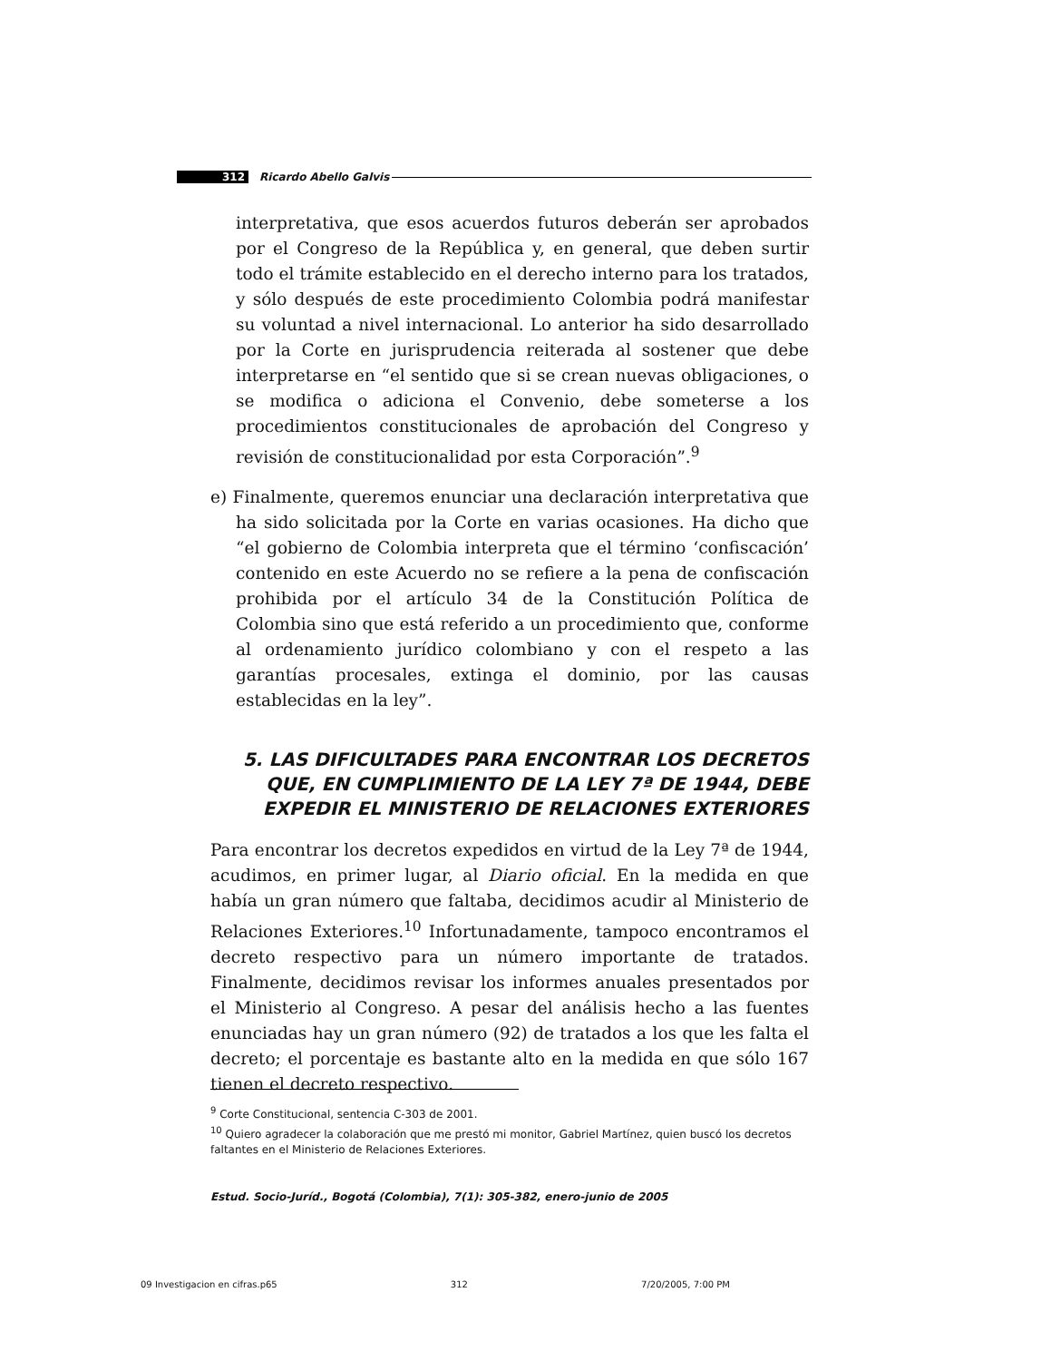312 Ricardo Abello Galvis
interpretativa, que esos acuerdos futuros deberán ser aprobados por el Congreso de la República y, en general, que deben surtir todo el trámite establecido en el derecho interno para los tratados, y sólo después de este procedimiento Colombia podrá manifestar su voluntad a nivel internacional. Lo anterior ha sido desarrollado por la Corte en jurisprudencia reiterada al sostener que debe interpretarse en “el sentido que si se crean nuevas obligaciones, o se modifica o adiciona el Convenio, debe someterse a los procedimientos constitucionales de aprobación del Congreso y revisión de constitucionalidad por esta Corporación”.<sup>9</sup>
e) Finalmente, queremos enunciar una declaración interpretativa que ha sido solicitada por la Corte en varias ocasiones. Ha dicho que “el gobierno de Colombia interpreta que el término ‘confiscación’ contenido en este Acuerdo no se refiere a la pena de confiscación prohibida por el artículo 34 de la Constitución Política de Colombia sino que está referido a un procedimiento que, conforme al ordenamiento jurídico colombiano y con el respeto a las garantías procesales, extinga el dominio, por las causas establecidas en la ley”.
5. LAS DIFICULTADES PARA ENCONTRAR LOS DECRETOS QUE, EN CUMPLIMIENTO DE LA LEY 7ª DE 1944, DEBE EXPEDIR EL MINISTERIO DE RELACIONES EXTERIORES
Para encontrar los decretos expedidos en virtud de la Ley 7ª de 1944, acudimos, en primer lugar, al Diario oficial. En la medida en que había un gran número que faltaba, decidimos acudir al Ministerio de Relaciones Exteriores.<sup>10</sup> Infortunadamente, tampoco encontramos el decreto respectivo para un número importante de tratados. Finalmente, decidimos revisar los informes anuales presentados por el Ministerio al Congreso. A pesar del análisis hecho a las fuentes enunciadas hay un gran número (92) de tratados a los que les falta el decreto; el porcentaje es bastante alto en la medida en que sólo 167 tienen el decreto respectivo.
<sup>9</sup> Corte Constitucional, sentencia C-303 de 2001.
<sup>10</sup> Quiero agradecer la colaboración que me prestó mi monitor, Gabriel Martínez, quien buscó los decretos faltantes en el Ministerio de Relaciones Exteriores.
Estud. Socio-Juríd., Bogotá (Colombia), 7(1): 305-382, enero-junio de 2005
09 Investigacion en cifras.p65 312 7/20/2005, 7:00 PM